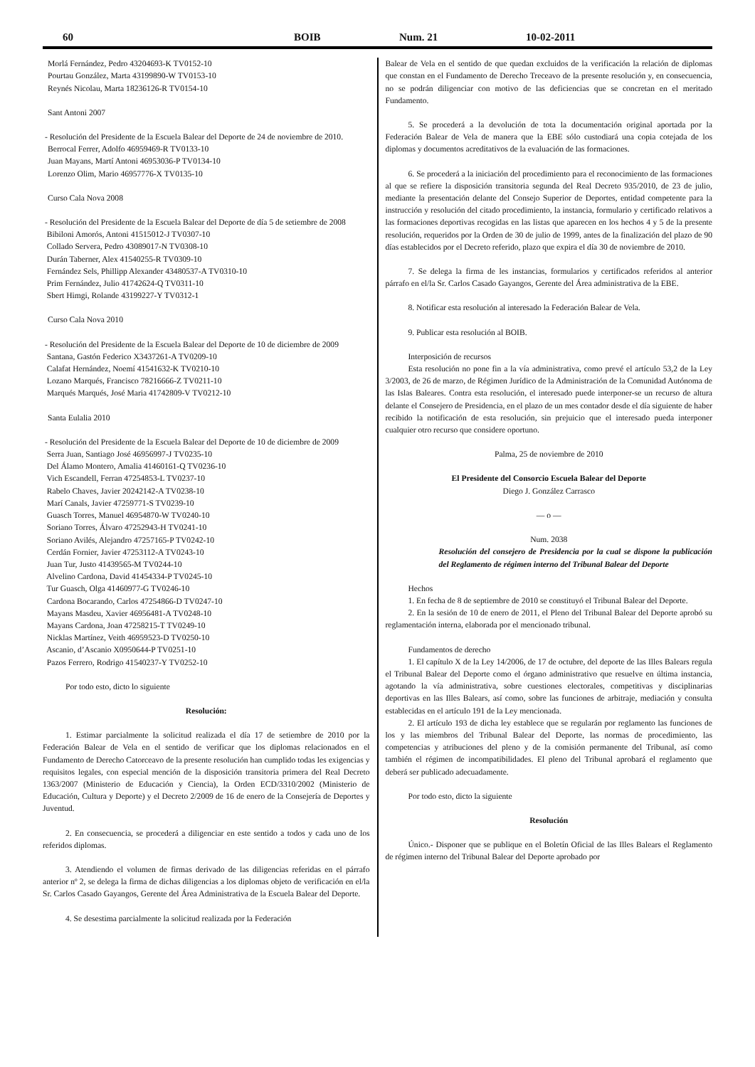60 BOIB Num. 21 10-02-2011
Morlá Fernández, Pedro 43204693-K TV0152-10
Pourtau González, Marta 43199890-W TV0153-10
Reynés Nicolau, Marta 18236126-R TV0154-10
Sant Antoni 2007
- Resolución del Presidente de la Escuela Balear del Deporte de 24 de noviembre de 2010.
Berrocal Ferrer, Adolfo 46959469-R TV0133-10
Juan Mayans, Martí Antoni 46953036-P TV0134-10
Lorenzo Olim, Mario 46957776-X TV0135-10
Curso Cala Nova 2008
- Resolución del Presidente de la Escuela Balear del Deporte de día 5 de setiembre de 2008
Bibiloni Amorós, Antoni 41515012-J TV0307-10
Collado Servera, Pedro 43089017-N TV0308-10
Durán Taberner, Alex 41540255-R TV0309-10
Fernández Sels, Phillipp Alexander 43480537-A TV0310-10
Prim Fernández, Julio 41742624-Q TV0311-10
Sbert Himgi, Rolande 43199227-Y TV0312-1
Curso Cala Nova 2010
- Resolución del Presidente de la Escuela Balear del Deporte de 10 de diciembre de 2009
Santana, Gastón Federico X3437261-A TV0209-10
Calafat Hernández, Noemí 41541632-K TV0210-10
Lozano Marqués, Francisco 78216666-Z TV0211-10
Marqués Marqués, José Maria 41742809-V TV0212-10
Santa Eulalia 2010
- Resolución del Presidente de la Escuela Balear del Deporte de 10 de diciembre de 2009
Serra Juan, Santiago José 46956997-J TV0235-10
Del Álamo Montero, Amalia 41460161-Q TV0236-10
Vich Escandell, Ferran 47254853-L TV0237-10
Rabelo Chaves, Javier 20242142-A TV0238-10
Marí Canals, Javier 47259771-S TV0239-10
Guasch Torres, Manuel 46954870-W TV0240-10
Soriano Torres, Álvaro 47252943-H TV0241-10
Soriano Avilés, Alejandro 47257165-P TV0242-10
Cerdán Fornier, Javier 47253112-A TV0243-10
Juan Tur, Justo 41439565-M TV0244-10
Alvelino Cardona, David 41454334-P TV0245-10
Tur Guasch, Olga 41460977-G TV0246-10
Cardona Bocarando, Carlos 47254866-D TV0247-10
Mayans Masdeu, Xavier 46956481-A TV0248-10
Mayans Cardona, Joan 47258215-T TV0249-10
Nicklas Martínez, Veith 46959523-D TV0250-10
Ascanio, d’Ascanio X0950644-P TV0251-10
Pazos Ferrero, Rodrigo 41540237-Y TV0252-10
Por todo esto, dicto lo siguiente
Resolución:
1. Estimar parcialmente la solicitud realizada el día 17 de setiembre de 2010 por la Federación Balear de Vela en el sentido de verificar que los diplomas relacionados en el Fundamento de Derecho Catorceavo de la presente resolución han cumplido todas les exigencias y requisitos legales, con especial mención de la disposición transitoria primera del Real Decreto 1363/2007 (Ministerio de Educación y Ciencia), la Orden ECD/3310/2002 (Ministerio de Educación, Cultura y Deporte) y el Decreto 2/2009 de 16 de enero de la Consejería de Deportes y Juventud.
2. En consecuencia, se procederá a diligenciar en este sentido a todos y cada uno de los referidos diplomas.
3. Atendiendo el volumen de firmas derivado de las diligencias referidas en el párrafo anterior nº 2, se delega la firma de dichas diligencias a los diplomas objeto de verificación en el/la Sr. Carlos Casado Gayangos, Gerente del Área Administrativa de la Escuela Balear del Deporte.
4. Se desestima parcialmente la solicitud realizada por la Federación
Balear de Vela en el sentido de que quedan excluidos de la verificación la relación de diplomas que constan en el Fundamento de Derecho Treceavo de la presente resolución y, en consecuencia, no se podrán diligenciar con motivo de las deficiencias que se concretan en el meritado Fundamento.
5. Se procederá a la devolución de tota la documentación original aportada por la Federación Balear de Vela de manera que la EBE sólo custodiará una copia cotejada de los diplomas y documentos acreditativos de la evaluación de las formaciones.
6. Se procederá a la iniciación del procedimiento para el reconocimiento de las formaciones al que se refiere la disposición transitoria segunda del Real Decreto 935/2010, de 23 de julio, mediante la presentación delante del Consejo Superior de Deportes, entidad competente para la instrucción y resolución del citado procedimiento, la instancia, formulario y certificado relativos a las formaciones deportivas recogidas en las listas que aparecen en los hechos 4 y 5 de la presente resolución, requeridos por la Orden de 30 de julio de 1999, antes de la finalización del plazo de 90 días establecidos por el Decreto referido, plazo que expira el día 30 de noviembre de 2010.
7. Se delega la firma de les instancias, formularios y certificados referidos al anterior párrafo en el/la Sr. Carlos Casado Gayangos, Gerente del Área administrativa de la EBE.
8. Notificar esta resolución al interesado la Federación Balear de Vela.
9. Publicar esta resolución al BOIB.
Interposición de recursos
Esta resolución no pone fin a la vía administrativa, como prevé el artículo 53,2 de la Ley 3/2003, de 26 de marzo, de Régimen Jurídico de la Administración de la Comunidad Autónoma de las Islas Baleares. Contra esta resolución, el interesado puede interponer-se un recurso de altura delante el Consejero de Presidencia, en el plazo de un mes contador desde el día siguiente de haber recibido la notificación de esta resolución, sin prejuicio que el interesado pueda interponer cualquier otro recurso que considere oportuno.
Palma, 25 de noviembre de 2010
El Presidente del Consorcio Escuela Balear del Deporte
Diego J. González Carrasco
— o —
Num. 2038
Resolución del consejero de Presidencia por la cual se dispone la publicación del Reglamento de régimen interno del Tribunal Balear del Deporte
Hechos
1. En fecha de 8 de septiembre de 2010 se constituyó el Tribunal Balear del Deporte.
2. En la sesión de 10 de enero de 2011, el Pleno del Tribunal Balear del Deporte aprobó su reglamentación interna, elaborada por el mencionado tribunal.
Fundamentos de derecho
1. El capítulo X de la Ley 14/2006, de 17 de octubre, del deporte de las Illes Balears regula el Tribunal Balear del Deporte como el órgano administrativo que resuelve en última instancia, agotando la vía administrativa, sobre cuestiones electorales, competitivas y disciplinarias deportivas en las Illes Balears, así como, sobre las funciones de arbitraje, mediación y consulta establecidas en el artículo 191 de la Ley mencionada.
2. El artículo 193 de dicha ley establece que se regularán por reglamento las funciones de los y las miembros del Tribunal Balear del Deporte, las normas de procedimiento, las competencias y atribuciones del pleno y de la comisión permanente del Tribunal, así como también el régimen de incompatibilidades. El pleno del Tribunal aprobará el reglamento que deberá ser publicado adecuadamente.
Por todo esto, dicto la siguiente
Resolución
Único.- Disponer que se publique en el Boletín Oficial de las Illes Balears el Reglamento de régimen interno del Tribunal Balear del Deporte aprobado por